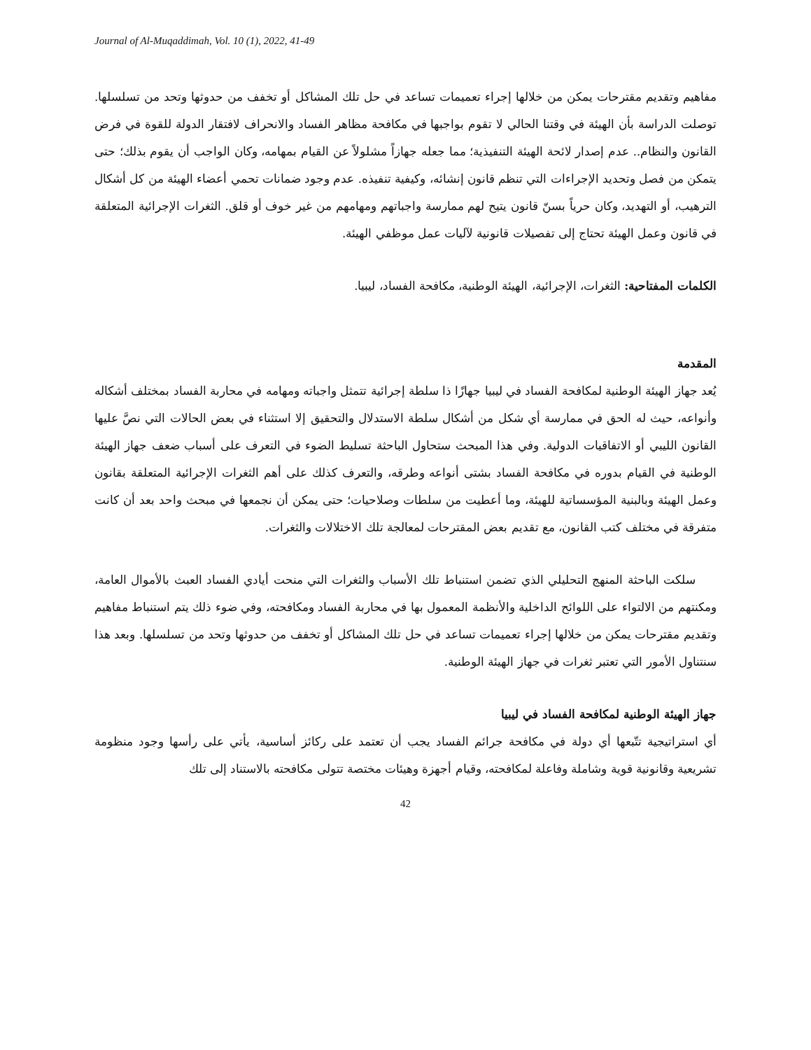Journal of Al-Muqaddimah, Vol. 10 (1), 2022, 41-49
مفاهيم وتقديم مقترحات يمكن من خلالها إجراء تعميمات تساعد في حل تلك المشاكل أو تخفف من حدوثها وتحد من تسلسلها. توصلت الدراسة بأن الهيئة في وقتنا الحالي لا تقوم بواجبها في مكافحة مظاهر الفساد والانحراف لافتقار الدولة للقوة في فرض القانون والنظام.. عدم إصدار لائحة الهيئة التنفيذية؛ مما جعله جهازاً مشلولاً عن القيام بمهامه، وكان الواجب أن يقوم بذلك؛ حتى يتمكن من فصل وتحديد الإجراءات التي تنظم قانون إنشائه، وكيفية تنفيذه. عدم وجود ضمانات تحمي أعضاء الهيئة من كل أشكال الترهيب، أو التهديد، وكان حرياً بسنّ قانون يتيح لهم ممارسة واجباتهم ومهامهم من غير خوف أو قلق. الثغرات الإجرائية المتعلقة في قانون وعمل الهيئة تحتاج إلى تفصيلات قانونية لآليات عمل موظفي الهيئة.
الكلمات المفتاحية: الثغرات، الإجرائية، الهيئة الوطنية، مكافحة الفساد، ليبيا.
المقدمة
يُعد جهاز الهيئة الوطنية لمكافحة الفساد في ليبيا جهازًا ذا سلطة إجرائية تتمثل واجباته ومهامه في محاربة الفساد بمختلف أشكاله وأنواعه، حيث له الحق في ممارسة أي شكل من أشكال سلطة الاستدلال والتحقيق إلا استثناء في بعض الحالات التي نصَّ عليها القانون الليبي أو الاتفاقيات الدولية. وفي هذا المبحث ستحاول الباحثة تسليط الضوء في التعرف على أسباب ضعف جهاز الهيئة الوطنية في القيام بدوره في مكافحة الفساد بشتى أنواعه وطرقه، والتعرف كذلك على أهم الثغرات الإجرائية المتعلقة بقانون وعمل الهيئة وبالبنية المؤسساتية للهيئة، وما أعطيت من سلطات وصلاحيات؛ حتى يمكن أن نجمعها في مبحث واحد بعد أن كانت متفرقة في مختلف كتب القانون، مع تقديم بعض المقترحات لمعالجة تلك الاختلالات والثغرات.
سلكت الباحثة المنهج التحليلي الذي تضمن استنباط تلك الأسباب والثغرات التي منحت أيادي الفساد العبث بالأموال العامة، ومكنتهم من الالتواء على اللوائح الداخلية والأنظمة المعمول بها في محاربة الفساد ومكافحته، وفي ضوء ذلك يتم استنباط مفاهيم وتقديم مقترحات يمكن من خلالها إجراء تعميمات تساعد في حل تلك المشاكل أو تخفف من حدوثها وتحد من تسلسلها. وبعد هذا سنتناول الأمور التي تعتبر ثغرات في جهاز الهيئة الوطنية.
جهاز الهيئة الوطنية لمكافحة الفساد في ليبيا
أي استراتيجية تتّبعها أي دولة في مكافحة جرائم الفساد يجب أن تعتمد على ركائز أساسية، يأتي على رأسها وجود منظومة تشريعية وقانونية قوية وشاملة وفاعلة لمكافحته، وقيام أجهزة وهيئات مختصة تتولى مكافحته بالاستناد إلى تلك
42